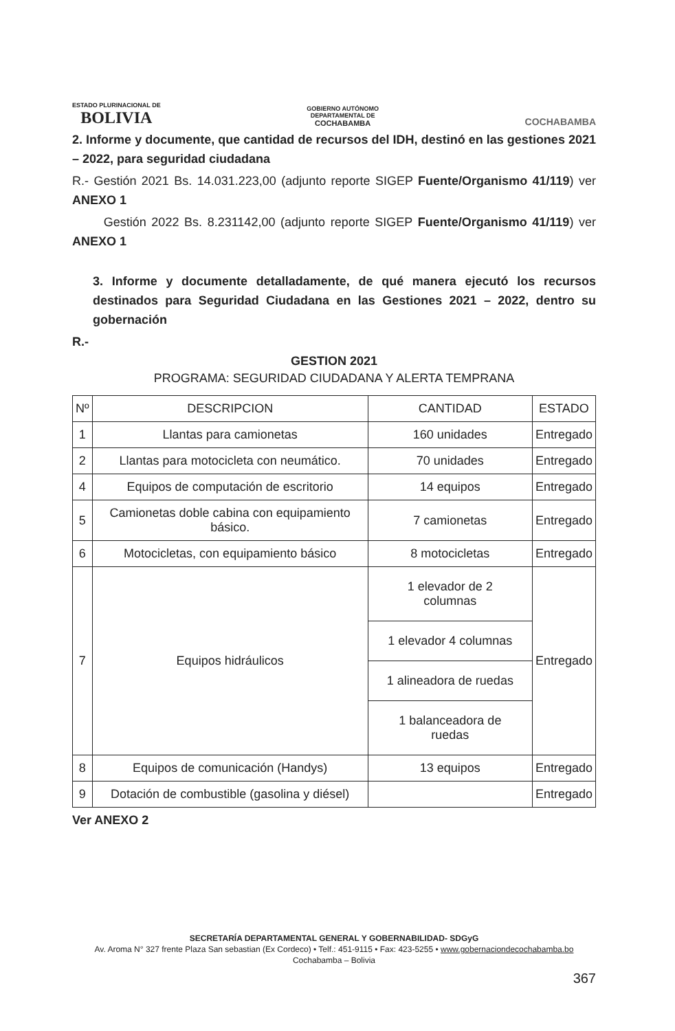ESTADO PLURINACIONAL DE
BOLIVIA
GOBIERNO AUTÓNOMO
DEPARTAMENTAL DE
COCHABAMBA
COCHABAMBA
2. Informe y documente, que cantidad de recursos del IDH, destinó en las gestiones 2021 – 2022, para seguridad ciudadana
R.- Gestión 2021 Bs. 14.031.223,00 (adjunto reporte SIGEP Fuente/Organismo 41/119) ver ANEXO 1
Gestión 2022 Bs. 8.231142,00 (adjunto reporte SIGEP Fuente/Organismo 41/119) ver ANEXO 1
3. Informe y documente detalladamente, de qué manera ejecutó los recursos destinados para Seguridad Ciudadana en las Gestiones 2021 – 2022, dentro su gobernación
R.-
GESTION 2021
PROGRAMA: SEGURIDAD CIUDADANA Y ALERTA TEMPRANA
| Nº | DESCRIPCION | CANTIDAD | ESTADO |
| --- | --- | --- | --- |
| 1 | Llantas para camionetas | 160 unidades | Entregado |
| 2 | Llantas para motocicleta con neumático. | 70 unidades | Entregado |
| 4 | Equipos de computación de escritorio | 14 equipos | Entregado |
| 5 | Camionetas doble cabina con equipamiento básico. | 7 camionetas | Entregado |
| 6 | Motocicletas, con equipamiento básico | 8 motocicletas | Entregado |
| 7 | Equipos hidráulicos | 1 elevador de 2 columnas | Entregado |
| | | 1 elevador 4 columnas | |
| | | 1 alineadora de ruedas | |
| | | 1 balanceadora de ruedas | |
| 8 | Equipos de comunicación (Handys) | 13 equipos | Entregado |
| 9 | Dotación de combustible (gasolina y diésel) | | Entregado |
Ver ANEXO 2
SECRETARÍA DEPARTAMENTAL GENERAL Y GOBERNABILIDAD- SDGyG
Av. Aroma N° 327 frente Plaza San sebastian (Ex Cordeco) • Telf.: 451-9115 • Fax: 423-5255 • www.gobernaciondecochabamba.bo
Cochabamba – Bolivia
367